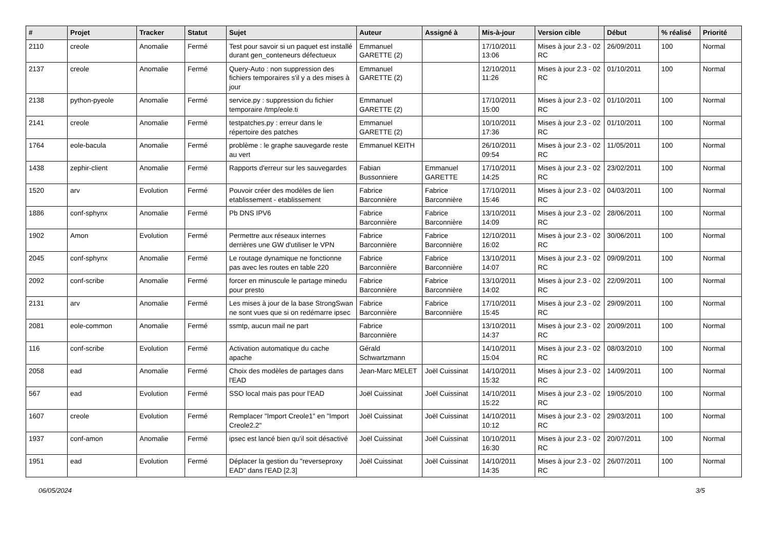| # | Projet | Tracker | Statut | Sujet | Auteur | Assigné à | Mis-à-jour | Version cible | Début | % réalisé | Priorité |
| --- | --- | --- | --- | --- | --- | --- | --- | --- | --- | --- | --- |
| 2110 | creole | Anomalie | Fermé | Test pour savoir si un paquet est installé durant gen_conteneurs défectueux | Emmanuel GARETTE (2) | | 17/10/2011 13:06 | Mises à jour 2.3 - 02 RC | 26/09/2011 | 100 | Normal |
| 2137 | creole | Anomalie | Fermé | Query-Auto : non suppression des fichiers temporaires s'il y a des mises à jour | Emmanuel GARETTE (2) | | 12/10/2011 11:26 | Mises à jour 2.3 - 02 RC | 01/10/2011 | 100 | Normal |
| 2138 | python-pyeole | Anomalie | Fermé | service.py : suppression du fichier temporaire /tmp/eole.ti | Emmanuel GARETTE (2) | | 17/10/2011 15:00 | Mises à jour 2.3 - 02 RC | 01/10/2011 | 100 | Normal |
| 2141 | creole | Anomalie | Fermé | testpatches.py : erreur dans le répertoire des patches | Emmanuel GARETTE (2) | | 10/10/2011 17:36 | Mises à jour 2.3 - 02 RC | 01/10/2011 | 100 | Normal |
| 1764 | eole-bacula | Anomalie | Fermé | problème : le graphe sauvegarde reste au vert | Emmanuel KEITH | | 26/10/2011 09:54 | Mises à jour 2.3 - 02 RC | 11/05/2011 | 100 | Normal |
| 1438 | zephir-client | Anomalie | Fermé | Rapports d'erreur sur les sauvegardes | Fabian Bussonniere | Emmanuel GARETTE | 17/10/2011 14:25 | Mises à jour 2.3 - 02 RC | 23/02/2011 | 100 | Normal |
| 1520 | arv | Evolution | Fermé | Pouvoir créer des modèles de lien etablissement - etablissement | Fabrice Barconnière | Fabrice Barconnière | 17/10/2011 15:46 | Mises à jour 2.3 - 02 RC | 04/03/2011 | 100 | Normal |
| 1886 | conf-sphynx | Anomalie | Fermé | Pb DNS IPV6 | Fabrice Barconnière | Fabrice Barconnière | 13/10/2011 14:09 | Mises à jour 2.3 - 02 RC | 28/06/2011 | 100 | Normal |
| 1902 | Amon | Evolution | Fermé | Permettre aux réseaux internes derrières une GW d'utiliser le VPN | Fabrice Barconnière | Fabrice Barconnière | 12/10/2011 16:02 | Mises à jour 2.3 - 02 RC | 30/06/2011 | 100 | Normal |
| 2045 | conf-sphynx | Anomalie | Fermé | Le routage dynamique ne fonctionne pas avec les routes en table 220 | Fabrice Barconnière | Fabrice Barconnière | 13/10/2011 14:07 | Mises à jour 2.3 - 02 RC | 09/09/2011 | 100 | Normal |
| 2092 | conf-scribe | Anomalie | Fermé | forcer en minuscule le partage minedu pour presto | Fabrice Barconnière | Fabrice Barconnière | 13/10/2011 14:02 | Mises à jour 2.3 - 02 RC | 22/09/2011 | 100 | Normal |
| 2131 | arv | Anomalie | Fermé | Les mises à jour de la base StrongSwan ne sont vues que si on redémarre ipsec | Fabrice Barconnière | Fabrice Barconnière | 17/10/2011 15:45 | Mises à jour 2.3 - 02 RC | 29/09/2011 | 100 | Normal |
| 2081 | eole-common | Anomalie | Fermé | ssmtp, aucun mail ne part | Fabrice Barconnière | | 13/10/2011 14:37 | Mises à jour 2.3 - 02 RC | 20/09/2011 | 100 | Normal |
| 116 | conf-scribe | Evolution | Fermé | Activation automatique du cache apache | Gérald Schwartzmann | | 14/10/2011 15:04 | Mises à jour 2.3 - 02 RC | 08/03/2010 | 100 | Normal |
| 2058 | ead | Anomalie | Fermé | Choix des modèles de partages dans l'EAD | Jean-Marc MELET | Joël Cuissinat | 14/10/2011 15:32 | Mises à jour 2.3 - 02 RC | 14/09/2011 | 100 | Normal |
| 567 | ead | Evolution | Fermé | SSO local mais pas pour l'EAD | Joël Cuissinat | Joël Cuissinat | 14/10/2011 15:22 | Mises à jour 2.3 - 02 RC | 19/05/2010 | 100 | Normal |
| 1607 | creole | Evolution | Fermé | Remplacer "Import Creole1" en "Import Creole2.2" | Joël Cuissinat | Joël Cuissinat | 14/10/2011 10:12 | Mises à jour 2.3 - 02 RC | 29/03/2011 | 100 | Normal |
| 1937 | conf-amon | Anomalie | Fermé | ipsec est lancé bien qu'il soit désactivé | Joël Cuissinat | Joël Cuissinat | 10/10/2011 16:30 | Mises à jour 2.3 - 02 RC | 20/07/2011 | 100 | Normal |
| 1951 | ead | Evolution | Fermé | Déplacer la gestion du "reverseproxy EAD" dans l'EAD [2.3] | Joël Cuissinat | Joël Cuissinat | 14/10/2011 14:35 | Mises à jour 2.3 - 02 RC | 26/07/2011 | 100 | Normal |
06/05/2024 3/5